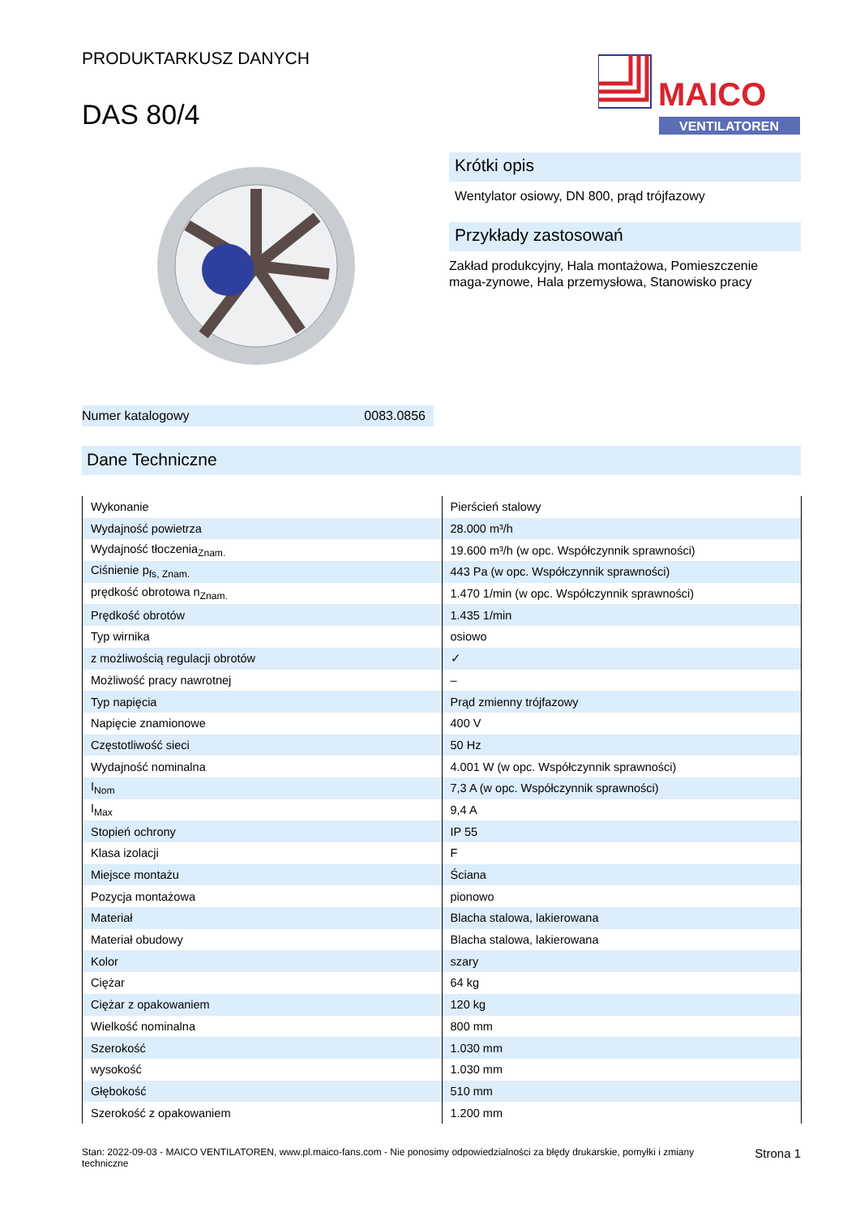PRODUKTARKUSZ DANYCH
DAS 80/4
MAICO
VENTILATOREN
Numer katalogowy 0083.0856
Krótki opis
Wentylator osiowy, DN 800, prąd trójfazowy
Przykłady zastosowań
Zakład produkcyjny, Hala montażowa, Pomieszczenie maga-zynowe, Hala przemysłowa, Stanowisko pracy
Dane Techniczne
| Wykonanie | Pierścień stalowy |
| Wydajność powietrza | 28.000 m³/h |
| Wydajność tłoczenia<sub>Znam.</sub> | 19.600 m³/h (w opc. Współczynnik sprawności) |
| Ciśnienie p<sub>fs, Znam.</sub> | 443 Pa (w opc. Współczynnik sprawności) |
| prędkość obrotowa n<sub>Znam.</sub> | 1.470 1/min (w opc. Współczynnik sprawności) |
| Prędkość obrotów | 1.435 1/min |
| Typ wirnika | osiowo |
| z możliwością regulacji obrotów | ✓ |
| Możliwość pracy nawrotnej | – |
| Typ napięcia | Prąd zmienny trójfazowy |
| Napięcie znamionowe | 400 V |
| Częstotliwość sieci | 50 Hz |
| Wydajność nominalna | 4.001 W (w opc. Współczynnik sprawności) |
| I<sub>Nom</sub> | 7,3 A (w opc. Współczynnik sprawności) |
| I<sub>Max</sub> | 9,4 A |
| Stopień ochrony | IP 55 |
| Klasa izolacji | F |
| Miejsce montażu | Ściana |
| Pozycja montażowa | pionowo |
| Materiał | Blacha stalowa, lakierowana |
| Materiał obudowy | Blacha stalowa, lakierowana |
| Kolor | szary |
| Ciężar | 64 kg |
| Ciężar z opakowaniem | 120 kg |
| Wielkość nominalna | 800 mm |
| Szerokość | 1.030 mm |
| wysokość | 1.030 mm |
| Głębokość | 510 mm |
| Szerokość z opakowaniem | 1.200 mm |
Stan: 2022-09-03 - MAICO VENTILATOREN, www.pl.maico-fans.com - Nie ponosimy odpowiedzialności za błędy drukarskie, pomyłki i zmiany techniczne Strona 1